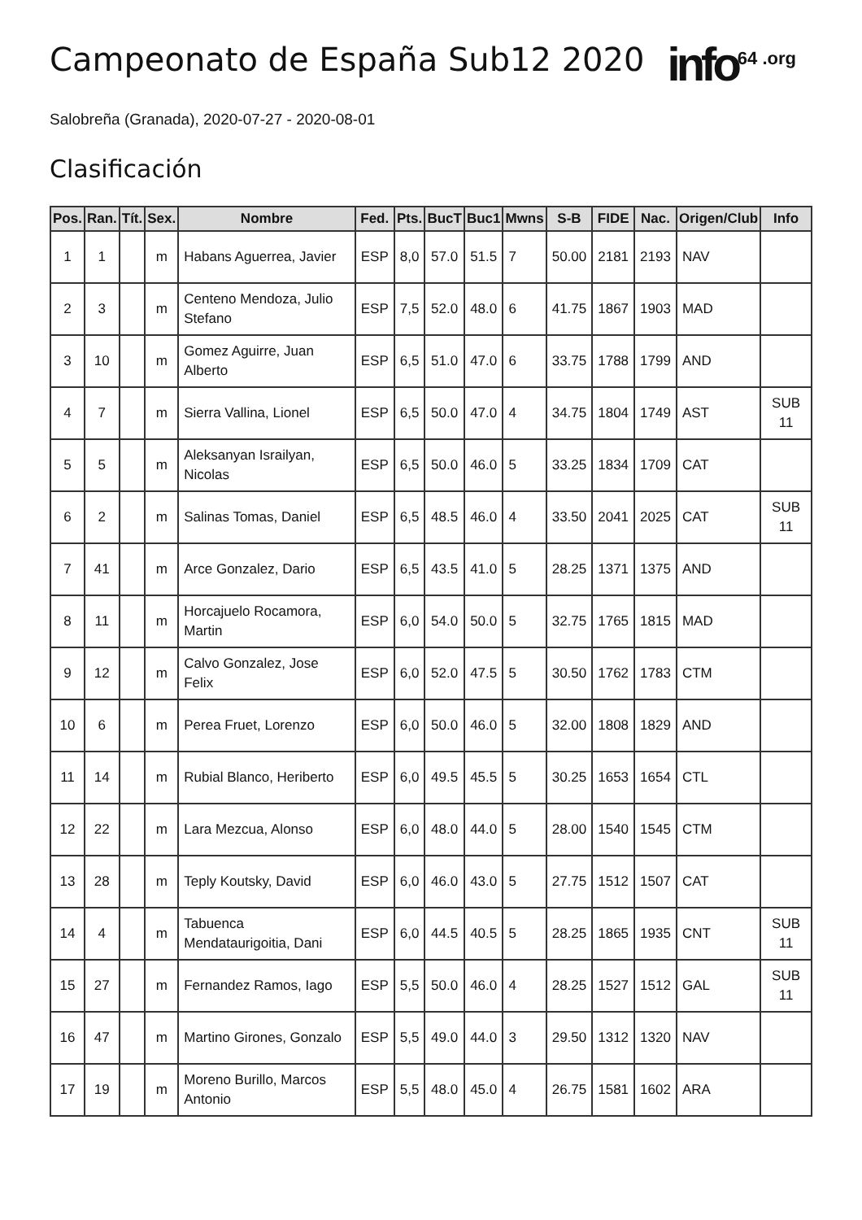Campeonato de España Sub12 2020
info<sup>64 .org</sup>
Salobreña (Granada), 2020-07-27 - 2020-08-01
Clasificación
| Pos. | Ran. | Tít. | Sex. | Nombre | Fed. | Pts. | BucT | Buc1 | Mwns | S-B | FIDE | Nac. | Origen/Club | Info |
| --- | --- | --- | --- | --- | --- | --- | --- | --- | --- | --- | --- | --- | --- | --- |
| 1 | 1 | | m | Habans Aguerrea, Javier | ESP | 8,0 | 57.0 | 51.5 | 7 | 50.00 | 2181 | 2193 | NAV | |
| 2 | 3 | | m | Centeno Mendoza, Julio Stefano | ESP | 7,5 | 52.0 | 48.0 | 6 | 41.75 | 1867 | 1903 | MAD | |
| 3 | 10 | | m | Gomez Aguirre, Juan Alberto | ESP | 6,5 | 51.0 | 47.0 | 6 | 33.75 | 1788 | 1799 | AND | |
| 4 | 7 | | m | Sierra Vallina, Lionel | ESP | 6,5 | 50.0 | 47.0 | 4 | 34.75 | 1804 | 1749 | AST | SUB 11 |
| 5 | 5 | | m | Aleksanyan Israilyan, Nicolas | ESP | 6,5 | 50.0 | 46.0 | 5 | 33.25 | 1834 | 1709 | CAT | |
| 6 | 2 | | m | Salinas Tomas, Daniel | ESP | 6,5 | 48.5 | 46.0 | 4 | 33.50 | 2041 | 2025 | CAT | SUB 11 |
| 7 | 41 | | m | Arce Gonzalez, Dario | ESP | 6,5 | 43.5 | 41.0 | 5 | 28.25 | 1371 | 1375 | AND | |
| 8 | 11 | | m | Horcajuelo Rocamora, Martin | ESP | 6,0 | 54.0 | 50.0 | 5 | 32.75 | 1765 | 1815 | MAD | |
| 9 | 12 | | m | Calvo Gonzalez, Jose Felix | ESP | 6,0 | 52.0 | 47.5 | 5 | 30.50 | 1762 | 1783 | CTM | |
| 10 | 6 | | m | Perea Fruet, Lorenzo | ESP | 6,0 | 50.0 | 46.0 | 5 | 32.00 | 1808 | 1829 | AND | |
| 11 | 14 | | m | Rubial Blanco, Heriberto | ESP | 6,0 | 49.5 | 45.5 | 5 | 30.25 | 1653 | 1654 | CTL | |
| 12 | 22 | | m | Lara Mezcua, Alonso | ESP | 6,0 | 48.0 | 44.0 | 5 | 28.00 | 1540 | 1545 | CTM | |
| 13 | 28 | | m | Teply Koutsky, David | ESP | 6,0 | 46.0 | 43.0 | 5 | 27.75 | 1512 | 1507 | CAT | |
| 14 | 4 | | m | Tabuenca Mendataurigoitia, Dani | ESP | 6,0 | 44.5 | 40.5 | 5 | 28.25 | 1865 | 1935 | CNT | SUB 11 |
| 15 | 27 | | m | Fernandez Ramos, Iago | ESP | 5,5 | 50.0 | 46.0 | 4 | 28.25 | 1527 | 1512 | GAL | SUB 11 |
| 16 | 47 | | m | Martino Girones, Gonzalo | ESP | 5,5 | 49.0 | 44.0 | 3 | 29.50 | 1312 | 1320 | NAV | |
| 17 | 19 | | m | Moreno Burillo, Marcos Antonio | ESP | 5,5 | 48.0 | 45.0 | 4 | 26.75 | 1581 | 1602 | ARA | |